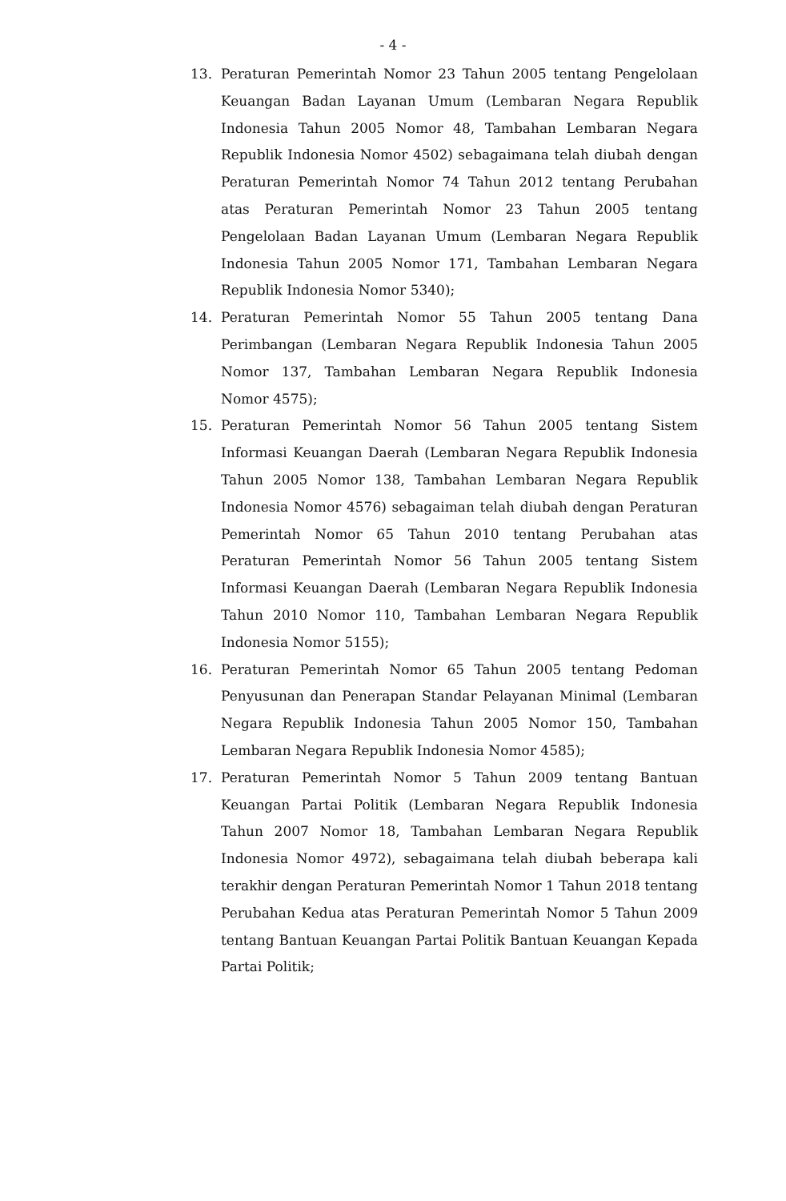- 4 -
13. Peraturan Pemerintah Nomor 23 Tahun 2005 tentang Pengelolaan Keuangan Badan Layanan Umum (Lembaran Negara Republik Indonesia Tahun 2005 Nomor 48, Tambahan Lembaran Negara Republik Indonesia Nomor 4502) sebagaimana telah diubah dengan Peraturan Pemerintah Nomor 74 Tahun 2012 tentang Perubahan atas Peraturan Pemerintah Nomor 23 Tahun 2005 tentang Pengelolaan Badan Layanan Umum (Lembaran Negara Republik Indonesia Tahun 2005 Nomor 171, Tambahan Lembaran Negara Republik Indonesia Nomor 5340);
14. Peraturan Pemerintah Nomor 55 Tahun 2005 tentang Dana Perimbangan (Lembaran Negara Republik Indonesia Tahun 2005 Nomor 137, Tambahan Lembaran Negara Republik Indonesia Nomor 4575);
15. Peraturan Pemerintah Nomor 56 Tahun 2005 tentang Sistem Informasi Keuangan Daerah (Lembaran Negara Republik Indonesia Tahun 2005 Nomor 138, Tambahan Lembaran Negara Republik Indonesia Nomor 4576) sebagaiman telah diubah dengan Peraturan Pemerintah Nomor 65 Tahun 2010 tentang Perubahan atas Peraturan Pemerintah Nomor 56 Tahun 2005 tentang Sistem Informasi Keuangan Daerah (Lembaran Negara Republik Indonesia Tahun 2010 Nomor 110, Tambahan Lembaran Negara Republik Indonesia Nomor 5155);
16. Peraturan Pemerintah Nomor 65 Tahun 2005 tentang Pedoman Penyusunan dan Penerapan Standar Pelayanan Minimal (Lembaran Negara Republik Indonesia Tahun 2005 Nomor 150, Tambahan Lembaran Negara Republik Indonesia Nomor 4585);
17. Peraturan Pemerintah Nomor 5 Tahun 2009 tentang Bantuan Keuangan Partai Politik (Lembaran Negara Republik Indonesia Tahun 2007 Nomor 18, Tambahan Lembaran Negara Republik Indonesia Nomor 4972), sebagaimana telah diubah beberapa kali terakhir dengan Peraturan Pemerintah Nomor 1 Tahun 2018 tentang Perubahan Kedua atas Peraturan Pemerintah Nomor 5 Tahun 2009 tentang Bantuan Keuangan Partai Politik Bantuan Keuangan Kepada Partai Politik;